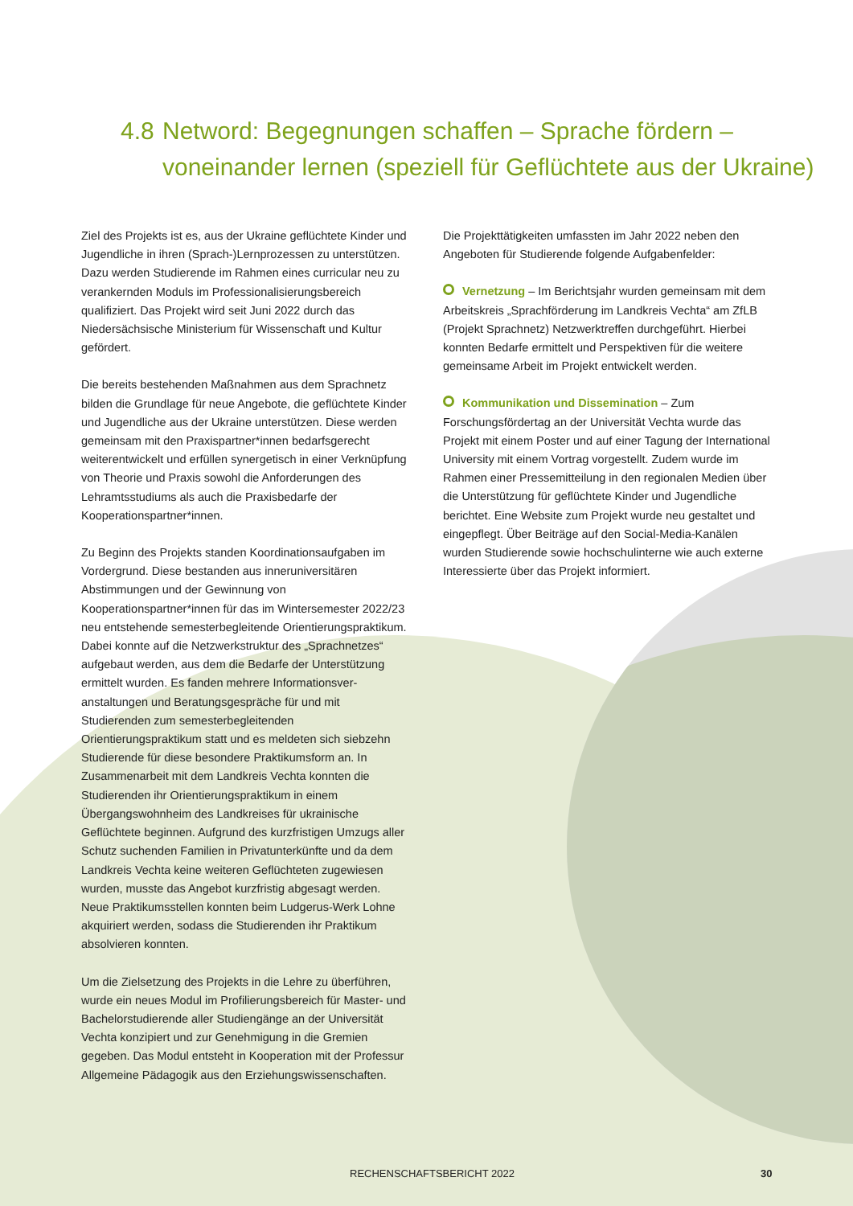4.8 Netword: Begegnungen schaffen – Sprache fördern –
voneinander lernen (speziell für Geflüchtete aus der Ukraine)
Ziel des Projekts ist es, aus der Ukraine geflüchtete Kinder und Jugendliche in ihren (Sprach-)Lernprozessen zu unterstützen. Dazu werden Studierende im Rahmen eines curricular neu zu verankernden Moduls im Professionalisierungsbereich qualifiziert. Das Projekt wird seit Juni 2022 durch das Niedersächsische Ministerium für Wissenschaft und Kultur gefördert.
Die bereits bestehenden Maßnahmen aus dem Sprachnetz bilden die Grundlage für neue Angebote, die geflüchtete Kinder und Jugend­liche aus der Ukraine unterstützen. Diese werden gemeinsam mit den Praxispartner*innen bedarfsgerecht weiterentwickelt und erfüllen synergetisch in einer Verknüpfung von Theorie und Praxis sowohl die Anforderungen des Lehramtsstudiums als auch die Praxisbedarfe der Kooperationspartner*innen.
Zu Beginn des Projekts standen Koordinationsaufgaben im Vordergrund. Diese bestanden aus inneruniversitären Abstimmungen und der Gewinnung von Kooperationspartner*innen für das im Wintersemester 2022/23 neu entstehende semesterbegleitende Orientierungspraktikum. Dabei konnte auf die Netzwerkstruktur des „Sprachnetzes“ aufgebaut werden, aus dem die Bedarfe der Unterstützung ermittelt wurden. Es fanden mehrere Informationsver­anstaltungen und Beratungsgespräche für und mit Studierenden zum semesterbegleitenden Orientierungspraktikum statt und es meldeten sich siebzehn Studierende für diese besondere Praktikumsform an. In Zusammenarbeit mit dem Landkreis Vechta konnten die Studieren­den ihr Orientierungspraktikum in einem Übergangswohnheim des Landkreises für ukrainische Geflüchtete beginnen. Aufgrund des kurzfristigen Umzugs aller Schutz suchenden Familien in Privatunter­künfte und da dem Landkreis Vechta keine weiteren Geflüchteten zugewiesen wurden, musste das Angebot kurzfristig abgesagt werden. Neue Praktikumsstellen konnten beim Ludgerus-Werk Lohne akquiriert werden, sodass die Studierenden ihr Praktikum absolvie­ren konnten.
Um die Zielsetzung des Projekts in die Lehre zu überführen, wurde ein neues Modul im Profilierungsbereich für Master- und Bachelor­studierende aller Studiengänge an der Universität Vechta konzipiert und zur Genehmigung in die Gremien gegeben. Das Modul entsteht in Kooperation mit der Professur Allgemeine Pädagogik aus den Erziehungswissenschaften.
Die Projekttätigkeiten umfassten im Jahr 2022 neben den Angeboten für Studierende folgende Aufgabenfelder:
Vernetzung – Im Berichtsjahr wurden gemeinsam mit dem Arbeitskreis „Sprachförderung im Landkreis Vechta“ am ZfLB (Projekt Sprachnetz) Netzwerktreffen durchgeführt. Hierbei konnten Bedarfe ermittelt und Perspektiven für die weitere gemeinsame Arbeit im Projekt entwickelt werden.
Kommunikation und Dissemination – Zum Forschungsför­dertag an der Universität Vechta wurde das Projekt mit einem Poster und auf einer Tagung der International University mit einem Vortrag vorgestellt. Zudem wurde im Rahmen einer Pressemitteilung in den regionalen Medien über die Unterstützung für geflüchtete Kinder und Jugendliche berichtet. Eine Website zum Projekt wurde neu gestaltet und eingepflegt. Über Beiträge auf den Social-Media-Kanälen wurden Studierende sowie hochschulinterne wie auch externe Interessierte über das Projekt informiert.
RECHENSCHAFTSBERICHT 2022 30